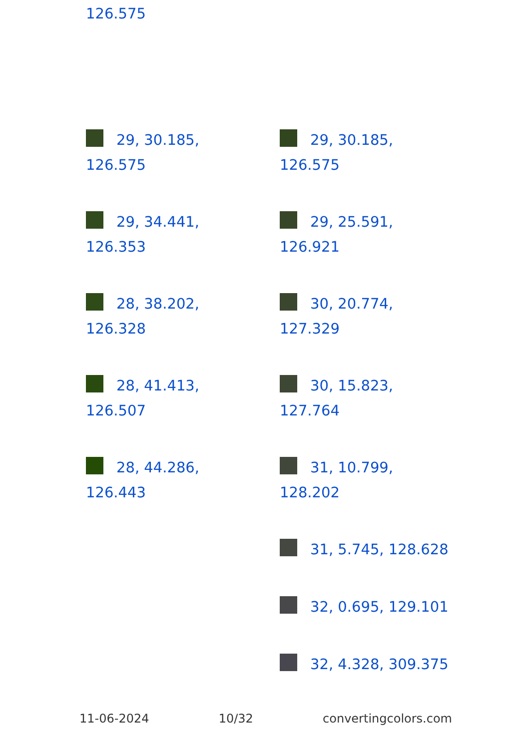126.575
29, 30.185, 126.575
29, 34.441, 126.353
28, 38.202, 126.328
28, 41.413, 126.507
28, 44.286, 126.443
29, 30.185, 126.575
29, 25.591, 126.921
30, 20.774, 127.329
30, 15.823, 127.764
31, 10.799, 128.202
31, 5.745, 128.628
32, 0.695, 129.101
32, 4.328, 309.375
11-06-2024 10/32 convertingcolors.com